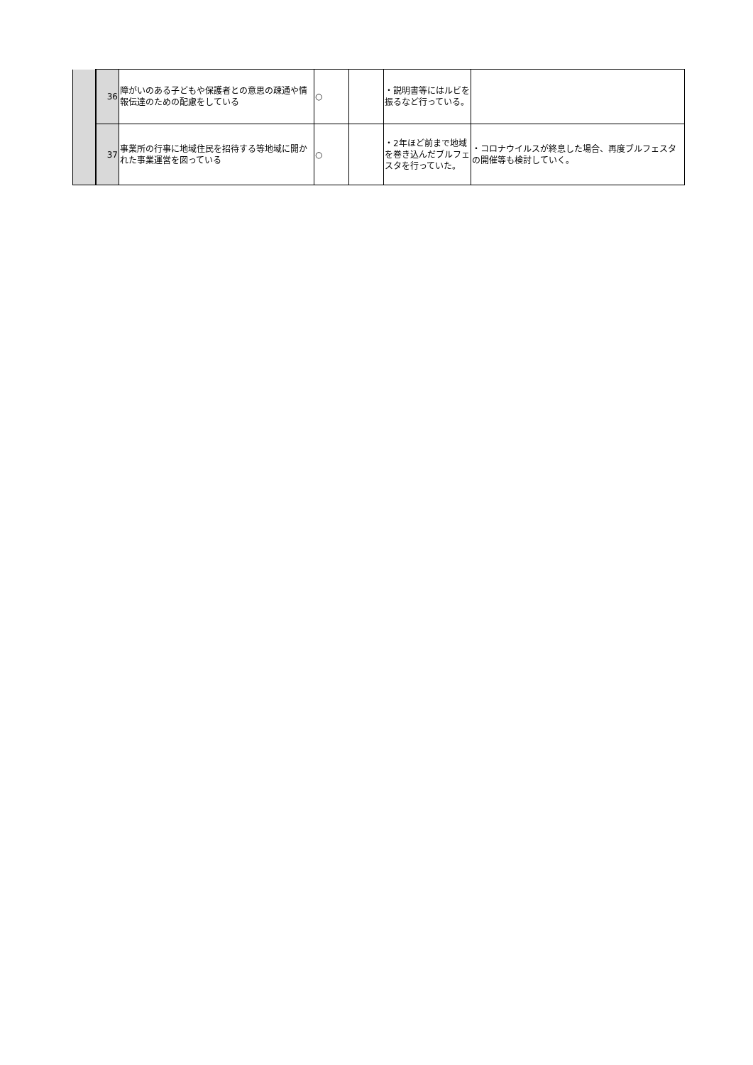| | 36 | 障がいのある子どもや保護者との意思の疎通や情報伝達のための配慮をしている | ○ | | ・説明書等にはルビを振るなど行っている。 | |
| | 37 | 事業所の行事に地域住民を招待する等地域に開かれた事業運営を図っている | ○ | | ・2年ほど前まで地域を巻き込んだブルフェスタを行っていた。 | ・コロナウイルスが終息した場合、再度ブルフェスタの開催等も検討していく。 |